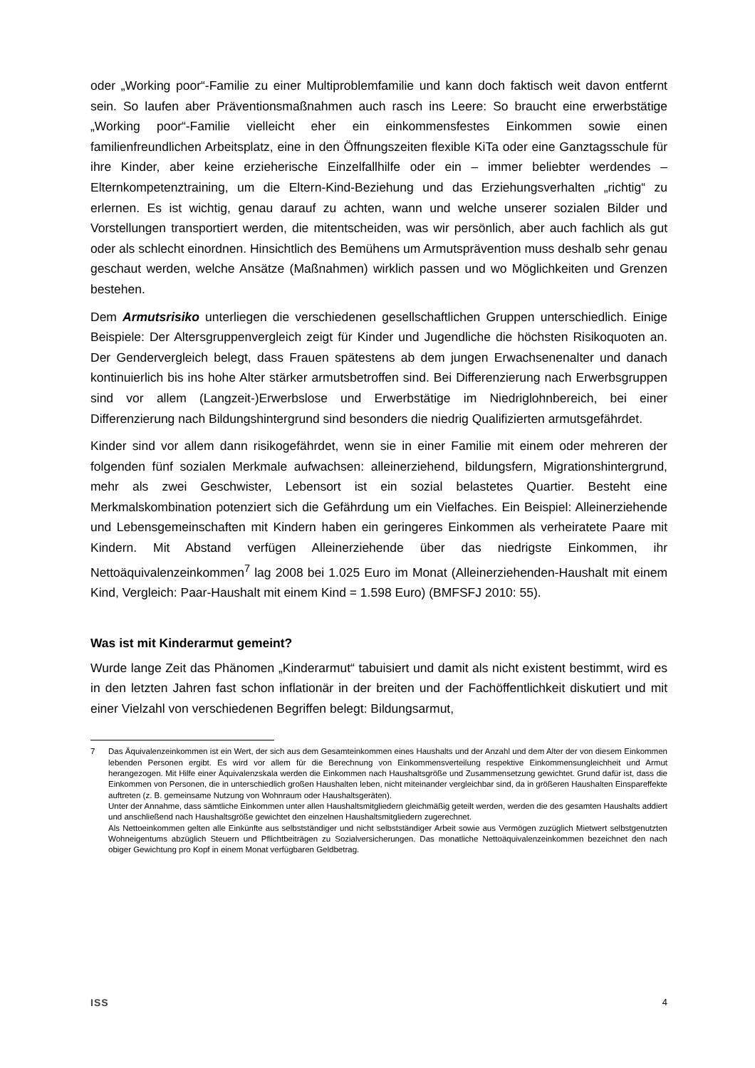oder „Working poor“-Familie zu einer Multiproblemfamilie und kann doch faktisch weit davon entfernt sein. So laufen aber Präventionsmaßnahmen auch rasch ins Leere: So braucht eine erwerbstätige „Working poor“-Familie vielleicht eher ein einkommensfestes Einkommen sowie einen familienfreundlichen Arbeitsplatz, eine in den Öffnungszeiten flexible KiTa oder eine Ganztagsschule für ihre Kinder, aber keine erzieherische Einzelfallhilfe oder ein – immer beliebter werdendes – Elternkompetenztraining, um die Eltern-Kind-Beziehung und das Erziehungsverhalten „richtig“ zu erlernen. Es ist wichtig, genau darauf zu achten, wann und welche unserer sozialen Bilder und Vorstellungen transportiert werden, die mitentscheiden, was wir persönlich, aber auch fachlich als gut oder als schlecht einordnen. Hinsichtlich des Bemühens um Armutsprävention muss deshalb sehr genau geschaut werden, welche Ansätze (Maßnahmen) wirklich passen und wo Möglichkeiten und Grenzen bestehen.
Dem Armutsrisiko unterliegen die verschiedenen gesellschaftlichen Gruppen unterschiedlich. Einige Beispiele: Der Altersgruppenvergleich zeigt für Kinder und Jugendliche die höchsten Risikoquoten an. Der Gendervergleich belegt, dass Frauen spätestens ab dem jungen Erwachsenenalter und danach kontinuierlich bis ins hohe Alter stärker armutsbetroffen sind. Bei Differenzierung nach Erwerbsgruppen sind vor allem (Langzeit-)Erwerbslose und Erwerbstätige im Niedriglohnbereich, bei einer Differenzierung nach Bildungshintergrund sind besonders die niedrig Qualifizierten armutsgefährdet.
Kinder sind vor allem dann risikogefährdet, wenn sie in einer Familie mit einem oder mehreren der folgenden fünf sozialen Merkmale aufwachsen: alleinerziehend, bildungsfern, Migrationshintergrund, mehr als zwei Geschwister, Lebensort ist ein sozial belastetes Quartier. Besteht eine Merkmalskombination potenziert sich die Gefährdung um ein Vielfaches. Ein Beispiel: Alleinerziehende und Lebensgemeinschaften mit Kindern haben ein geringeres Einkommen als verheiratete Paare mit Kindern. Mit Abstand verfügen Alleinerziehende über das niedrigste Einkommen, ihr Nettoäquivalenzeinkommen<sup>7</sup> lag 2008 bei 1.025 Euro im Monat (Alleinerziehenden-Haushalt mit einem Kind, Vergleich: Paar-Haushalt mit einem Kind = 1.598 Euro) (BMFSFJ 2010: 55).
Was ist mit Kinderarmut gemeint?
Wurde lange Zeit das Phänomen „Kinderarmut“ tabuisiert und damit als nicht existent bestimmt, wird es in den letzten Jahren fast schon inflationär in der breiten und der Fachöffentlichkeit diskutiert und mit einer Vielzahl von verschiedenen Begriffen belegt: Bildungsarmut,
7
Das Äquivalenzeinkommen ist ein Wert, der sich aus dem Gesamteinkommen eines Haushalts und der Anzahl und dem Alter der von diesem Einkommen lebenden Personen ergibt. Es wird vor allem für die Berechnung von Einkommensverteilung respektive Einkommensungleichheit und Armut herangezogen. Mit Hilfe einer Äquivalenzskala werden die Einkommen nach Haushaltsgröße und Zusammensetzung gewichtet. Grund dafür ist, dass die Einkommen von Personen, die in unterschiedlich großen Haushalten leben, nicht miteinander vergleichbar sind, da in größeren Haushalten Einspareffekte auftreten (z. B. gemeinsame Nutzung von Wohnraum oder Haushaltsgeräten).
Unter der Annahme, dass sämtliche Einkommen unter allen Haushaltsmitgliedern gleichmäßig geteilt werden, werden die des gesamten Haushalts addiert und anschließend nach Haushaltsgröße gewichtet den einzelnen Haushaltsmitgliedern zugerechnet.
Als Nettoeinkommen gelten alle Einkünfte aus selbstständiger und nicht selbstständiger Arbeit sowie aus Vermögen zuzüglich Mietwert selbstgenutzten Wohneigentums abzüglich Steuern und Pflichtbeiträgen zu Sozialversicherungen. Das monatliche Nettoäquivalenzeinkommen bezeichnet den nach obiger Gewichtung pro Kopf in einem Monat verfügbaren Geldbetrag.
ISS 4